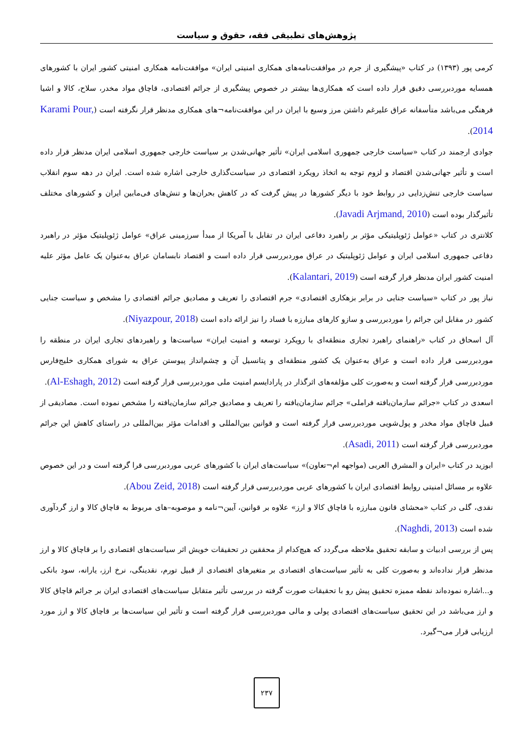پژوهش‌های تطبیقی فقه، حقوق و سیاست
کرمی پور (۱۳۹۳) در کتاب «پیشگیری از جرم در موافقت‌نامه‌های همکاری امنیتی ایران» موافقت‌نامه همکاری امنیتی کشور ایران با کشورهای همسایه موردبررسی دقیق قرار داده است که همکاری‌ها بیشتر در خصوص پیشگیری از جرائم اقتصادی، قاچاق مواد مخدر، سلاح، کالا و اشیا فرهنگی می‌باشد متأسفانه عراق علیرغم داشتن مرز وسیع با ایران در این موافقت‌نامه¬های همکاری مدنظر قرار نگرفته است (Karami Pour, 2014).
جوادی ارجمند در کتاب «سیاست خارجی جمهوری اسلامی ایران» تأثیر جهانی‌شدن بر سیاست خارجی جمهوری اسلامی ایران مدنظر قرار داده است و تأثیر جهانی‌شدن اقتصاد و لزوم توجه به اتخاذ رویکرد اقتصادی در سیاست‌گذاری خارجی اشاره شده است. ایران در دهه سوم انقلاب سیاست خارجی تنش‌زدایی در روابط خود با دیگر کشورها در پیش گرفت که در کاهش بحران‌ها و تنش‌های فی‌مابین ایران و کشورهای مختلف تأثیرگذار بوده است (Javadi Arjmand, 2010).
کلانتری در کتاب «عوامل ژئوپلیتیکی مؤثر بر راهبرد دفاعی ایران در تقابل با آمریکا از مبدأ سرزمینی عراق» عوامل ژئوپلیتیک مؤثر در راهبرد دفاعی جمهوری اسلامی ایران و عوامل ژئوپلیتیک در عراق موردبررسی قرار داده است و اقتصاد نابسامان عراق به‌عنوان یک عامل مؤثر علیه امنیت کشور ایران مدنظر قرار گرفته است (Kalantari, 2019).
نیاز پور در کتاب «سیاست جنایی در برابر بزهکاری اقتصادی» جرم اقتصادی را تعریف و مصادیق جرائم اقتصادی را مشخص و سیاست جنایی کشور در مقابل این جرائم را موردبررسی و سازو کارهای مبارزه با فساد را نیز ارائه داده است (Niyazpour, 2018).
آل اسحاق در کتاب «راهنمای راهبرد تجاری منطقه‌ای با رویکرد توسعه و امنیت ایران» سیاست‌ها و راهبردهای تجاری ایران در منطقه را موردبررسی قرار داده است و عراق به‌عنوان یک کشور منطقه‌ای و پتانسیل آن و چشم‌انداز پیوستن عراق به شورای همکاری خلیج‌فارس موردبررسی قرار گرفته است و به‌صورت کلی مؤلفه‌های اثرگذار در پارادایسم امنیت ملی موردبررسی قرار گرفته است (Al-Eshagh, 2012).
اسعدی در کتاب «جرائم سازمان‌یافته فراملی» جرائم سازمان‌یافته را تعریف و مصادیق جرائم سازمان‌یافته را مشخص نموده است. مصادیقی از قبیل قاچاق مواد مخدر و پول‌شویی موردبررسی قرار گرفته است و قوانین بین‌المللی و اقدامات مؤثر بین‌المللی در راستای کاهش این جرائم موردبررسی قرار گرفته است (Asadi, 2011).
ابوزید در کتاب «ایران و المشرق العربی (مواجهه ام¬تعاون)» سیاست‌های ایران با کشورهای عربی موردبررسی قرا گرفته است و در این خصوص علاوه بر مسائل امنیتی روابط اقتصادی ایران با کشورهای عربی موردبررسی قرار گرفته است (Abou Zeid, 2018).
نقدی، گلی در کتاب «محشای قانون مبارزه با قاچاق کالا و ارز» علاوه بر قوانین، آیین¬نامه و موصوبه–های مربوط به قاچاق کالا و ارز گردآوری شده است (Naghdi, 2013).
پس از بررسی ادبیات و سابقه تحقیق ملاحظه می‌گردد که هیچ‌کدام از محققین در تحقیقات خویش اثر سیاست‌های اقتصادی را بر قاچاق کالا و ارز مدنظر قرار نداده‌اند و به‌صورت کلی به تأثیر سیاست‌های اقتصادی بر متغیرهای اقتصادی از قبیل تورم، نقدینگی، نرخ ارز، یارانه، سود بانکی و...اشاره نموده‌اند نقطه ممیزه تحقیق پیش رو با تحقیقات صورت گرفته در بررسی تأثیر متقابل سیاست‌های اقتصادی ایران بر جرائم قاچاق کالا و ارز می‌باشد در این تحقیق سیاست‌های اقتصادی پولی و مالی موردبررسی قرار گرفته است و تأثیر این سیاست‌ها بر قاچاق کالا و ارز مورد ارزیابی قرار می¬گیرد.
۲۳۷